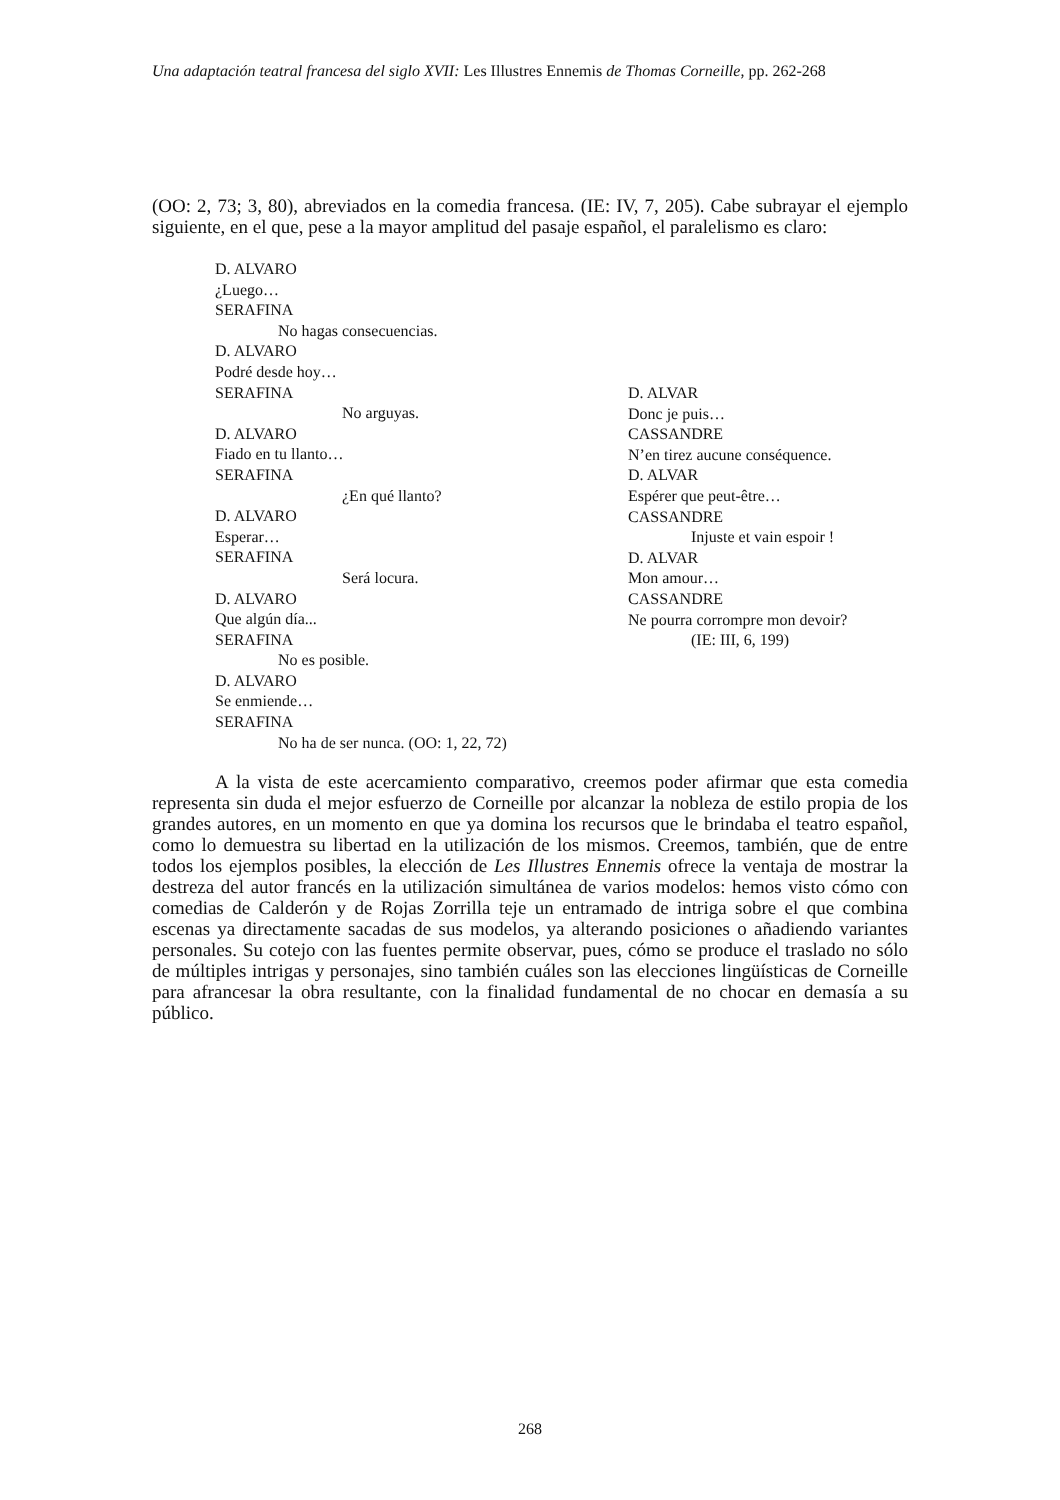Una adaptación teatral francesa del siglo XVII: Les Illustres Ennemis de Thomas Corneille, pp. 262-268
(OO: 2, 73; 3, 80), abreviados en la comedia francesa. (IE: IV, 7, 205). Cabe subrayar el ejemplo siguiente, en el que, pese a la mayor amplitud del pasaje español, el paralelismo es claro:
D. ALVARO
¿Luego…
SERAFINA
No hagas consecuencias.
D. ALVARO
Podré desde hoy…
SERAFINA
No arguyas.
D. ALVARO
Fiado en tu llanto…
SERAFINA
¿En qué llanto?
D. ALVARO
Esperar…
SERAFINA
Será locura.
D. ALVARO
Que algún día...
SERAFINA
No es posible.
D. ALVARO
Se enmiende…
SERAFINA
No ha de ser nunca. (OO: 1, 22, 72)
D. ALVAR
Donc je puis…
CASSANDRE
N’en tirez aucune conséquence.
D. ALVAR
Espérer que peut-être…
CASSANDRE
Injuste et vain espoir !
D. ALVAR
Mon amour…
CASSANDRE
Ne pourra corrompre mon devoir?
(IE: III, 6, 199)
A la vista de este acercamiento comparativo, creemos poder afirmar que esta comedia representa sin duda el mejor esfuerzo de Corneille por alcanzar la nobleza de estilo propia de los grandes autores, en un momento en que ya domina los recursos que le brindaba el teatro español, como lo demuestra su libertad en la utilización de los mismos. Creemos, también, que de entre todos los ejemplos posibles, la elección de Les Illustres Ennemis ofrece la ventaja de mostrar la destreza del autor francés en la utilización simultánea de varios modelos: hemos visto cómo con comedias de Calderón y de Rojas Zorrilla teje un entramado de intriga sobre el que combina escenas ya directamente sacadas de sus modelos, ya alterando posiciones o añadiendo variantes personales. Su cotejo con las fuentes permite observar, pues, cómo se produce el traslado no sólo de múltiples intrigas y personajes, sino también cuáles son las elecciones lingüísticas de Corneille para afrancesar la obra resultante, con la finalidad fundamental de no chocar en demasía a su público.
268